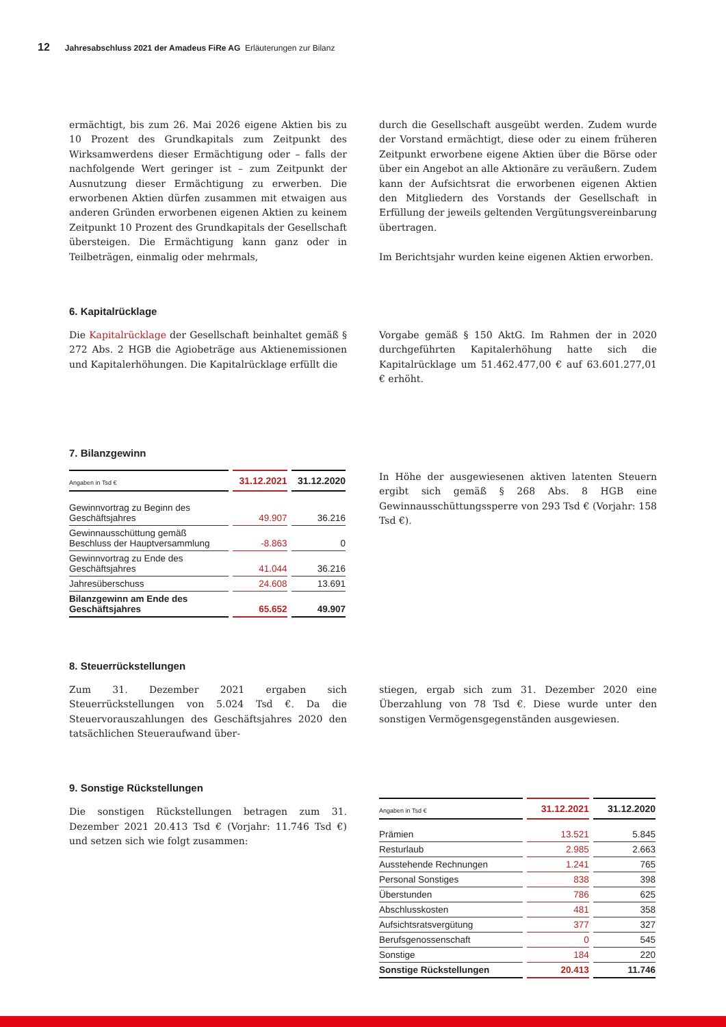12 Jahresabschluss 2021 der Amadeus FiRe AG Erläuterungen zur Bilanz
ermächtigt, bis zum 26. Mai 2026 eigene Aktien bis zu 10 Prozent des Grundkapitals zum Zeitpunkt des Wirksamwerdens dieser Ermächtigung oder – falls der nachfolgende Wert geringer ist – zum Zeitpunkt der Ausnutzung dieser Ermächtigung zu erwerben. Die erworbenen Aktien dürfen zusammen mit etwaigen aus anderen Gründen erworbenen eigenen Aktien zu keinem Zeitpunkt 10 Prozent des Grundkapitals der Gesellschaft übersteigen. Die Ermächtigung kann ganz oder in Teilbeträgen, einmalig oder mehrmals,
durch die Gesellschaft ausgeübt werden. Zudem wurde der Vorstand ermächtigt, diese oder zu einem früheren Zeitpunkt erworbene eigene Aktien über die Börse oder über ein Angebot an alle Aktionäre zu veräußern. Zudem kann der Aufsichtsrat die erworbenen eigenen Aktien den Mitgliedern des Vorstands der Gesellschaft in Erfüllung der jeweils geltenden Vergütungsvereinbarung übertragen.
Im Berichtsjahr wurden keine eigenen Aktien erworben.
6. Kapitalrücklage
Die Kapitalrücklage der Gesellschaft beinhaltet gemäß § 272 Abs. 2 HGB die Agiobeträge aus Aktienemissionen und Kapitalerhöhungen. Die Kapitalrücklage erfüllt die
Vorgabe gemäß § 150 AktG. Im Rahmen der in 2020 durchgeführten Kapitalerhöhung hatte sich die Kapitalrücklage um 51.462.477,00 € auf 63.601.277,01 € erhöht.
7. Bilanzgewinn
| Angaben in Tsd € | 31.12.2021 | 31.12.2020 |
| --- | --- | --- |
| Gewinnvortrag zu Beginn des Geschäftsjahres | 49.907 | 36.216 |
| Gewinnausschüttung gemäß Beschluss der Hauptversammlung | -8.863 | 0 |
| Gewinnvortrag zu Ende des Geschäftsjahres | 41.044 | 36.216 |
| Jahresüberschuss | 24.608 | 13.691 |
| Bilanzgewinn am Ende des Geschäftsjahres | 65.652 | 49.907 |
In Höhe der ausgewiesenen aktiven latenten Steuern ergibt sich gemäß § 268 Abs. 8 HGB eine Gewinnausschüttungssperre von 293 Tsd € (Vorjahr: 158 Tsd €).
8. Steuerrückstellungen
Zum 31. Dezember 2021 ergaben sich Steuerrückstellungen von 5.024 Tsd €. Da die Steuervorauszahlungen des Geschäftsjahres 2020 den tatsächlichen Steueraufwand über-
stiegen, ergab sich zum 31. Dezember 2020 eine Überzahlung von 78 Tsd €. Diese wurde unter den sonstigen Vermögensgegenständen ausgewiesen.
9. Sonstige Rückstellungen
Die sonstigen Rückstellungen betragen zum 31. Dezember 2021 20.413 Tsd € (Vorjahr: 11.746 Tsd €) und setzen sich wie folgt zusammen:
| Angaben in Tsd € | 31.12.2021 | 31.12.2020 |
| --- | --- | --- |
| Prämien | 13.521 | 5.845 |
| Resturlaub | 2.985 | 2.663 |
| Ausstehende Rechnungen | 1.241 | 765 |
| Personal Sonstiges | 838 | 398 |
| Überstunden | 786 | 625 |
| Abschlusskosten | 481 | 358 |
| Aufsichtsratsvergütung | 377 | 327 |
| Berufsgenossenschaft | 0 | 545 |
| Sonstige | 184 | 220 |
| Sonstige Rückstellungen | 20.413 | 11.746 |